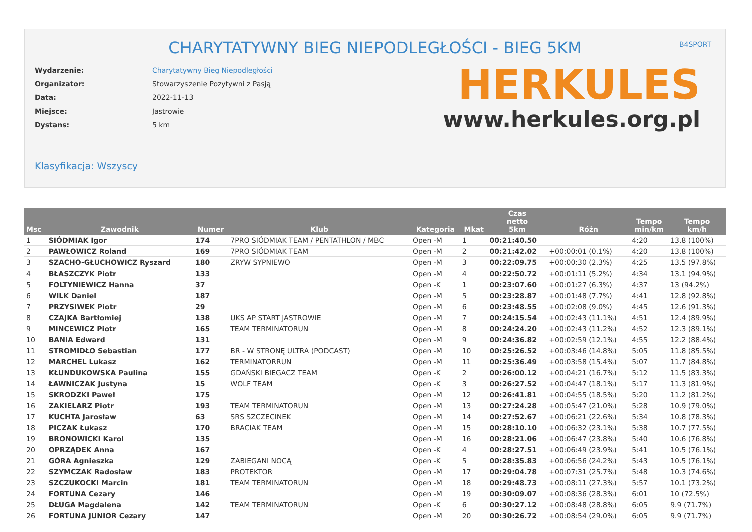CHARYTATYWNY BIEG NIEPODLEGŁOŚCI - BIEG 5KM
B4SPORT
| Wydarzenie: | Charytatywny Bieg Niepodległości |
| Organizator: | Stowarzyszenie Pozytywni z Pasją |
| Data: | 2022-11-13 |
| Miejsce: | Jastrowie |
| Dystans: | 5 km |
HERKULES
www.herkules.org.pl
Klasyfikacja: Wszyscy
| Msc | Zawodnik | Numer | Klub | Kategoria | Mkat | Czas netto 5km | Różn | Tempo min/km | Tempo km/h |
| --- | --- | --- | --- | --- | --- | --- | --- | --- | --- |
| 1 | SIÓDMIAK Igor | 174 | 7PRO SIÓDMIAK TEAM / PENTATHLON / MBC | Open -M | 1 | 00:21:40.50 | | 4:20 | 13.8 (100%) |
| 2 | PAWŁOWICZ Roland | 169 | 7PRO SIÓDMIAK TEAM | Open -M | 2 | 00:21:42.02 | +00:00:01 (0.1%) | 4:20 | 13.8 (100%) |
| 3 | SZACHO-GŁUCHOWICZ Ryszard | 180 | ZRYW SYPNIEWO | Open -M | 3 | 00:22:09.75 | +00:00:30 (2.3%) | 4:25 | 13.5 (97.8%) |
| 4 | BŁASZCZYK Piotr | 133 | | Open -M | 4 | 00:22:50.72 | +00:01:11 (5.2%) | 4:34 | 13.1 (94.9%) |
| 5 | FOLTYNIEWICZ Hanna | 37 | | Open -K | 1 | 00:23:07.60 | +00:01:27 (6.3%) | 4:37 | 13 (94.2%) |
| 6 | WILK Daniel | 187 | | Open -M | 5 | 00:23:28.87 | +00:01:48 (7.7%) | 4:41 | 12.8 (92.8%) |
| 7 | PRZYSIWEK Piotr | 29 | | Open -M | 6 | 00:23:48.55 | +00:02:08 (9.0%) | 4:45 | 12.6 (91.3%) |
| 8 | CZAJKA Bartłomiej | 138 | UKS AP START JASTROWIE | Open -M | 7 | 00:24:15.54 | +00:02:43 (11.1%) | 4:51 | 12.4 (89.9%) |
| 9 | MINCEWICZ Piotr | 165 | TEAM TERMINATORUN | Open -M | 8 | 00:24:24.20 | +00:02:43 (11.2%) | 4:52 | 12.3 (89.1%) |
| 10 | BANIA Edward | 131 | | Open -M | 9 | 00:24:36.82 | +00:02:59 (12.1%) | 4:55 | 12.2 (88.4%) |
| 11 | STROMIDŁO Sebastian | 177 | BR - W STRONĘ ULTRA (PODCAST) | Open -M | 10 | 00:25:26.52 | +00:03:46 (14.8%) | 5:05 | 11.8 (85.5%) |
| 12 | MARCHEL Lukasz | 162 | TERMINATORRUN | Open -M | 11 | 00:25:36.49 | +00:03:58 (15.4%) | 5:07 | 11.7 (84.8%) |
| 13 | KŁUNDUKOWSKA Paulina | 155 | GDAŃSKI BIEGACZ TEAM | Open -K | 2 | 00:26:00.12 | +00:04:21 (16.7%) | 5:12 | 11.5 (83.3%) |
| 14 | ŁAWNICZAK Justyna | 15 | WOLF TEAM | Open -K | 3 | 00:26:27.52 | +00:04:47 (18.1%) | 5:17 | 11.3 (81.9%) |
| 15 | SKRODZKI Paweł | 175 | | Open -M | 12 | 00:26:41.81 | +00:04:55 (18.5%) | 5:20 | 11.2 (81.2%) |
| 16 | ZAKIELARZ Piotr | 193 | TEAM TERMINATORUN | Open -M | 13 | 00:27:24.28 | +00:05:47 (21.0%) | 5:28 | 10.9 (79.0%) |
| 17 | KUCHTA Jarosław | 63 | SRS SZCZECINEK | Open -M | 14 | 00:27:52.67 | +00:06:21 (22.6%) | 5:34 | 10.8 (78.3%) |
| 18 | PICZAK Łukasz | 170 | BRACIAK TEAM | Open -M | 15 | 00:28:10.10 | +00:06:32 (23.1%) | 5:38 | 10.7 (77.5%) |
| 19 | BRONOWICKI Karol | 135 | | Open -M | 16 | 00:28:21.06 | +00:06:47 (23.8%) | 5:40 | 10.6 (76.8%) |
| 20 | OPRZĄDEK Anna | 167 | | Open -K | 4 | 00:28:27.51 | +00:06:49 (23.9%) | 5:41 | 10.5 (76.1%) |
| 21 | GÓRA Agnieszka | 129 | ZABIEGANI NOCĄ | Open -K | 5 | 00:28:35.83 | +00:06:56 (24.2%) | 5:43 | 10.5 (76.1%) |
| 22 | SZYMCZAK Radosław | 183 | PROTEKTOR | Open -M | 17 | 00:29:04.78 | +00:07:31 (25.7%) | 5:48 | 10.3 (74.6%) |
| 23 | SZCZUKOCKI Marcin | 181 | TEAM TERMINATORUN | Open -M | 18 | 00:29:48.73 | +00:08:11 (27.3%) | 5:57 | 10.1 (73.2%) |
| 24 | FORTUNA Cezary | 146 | | Open -M | 19 | 00:30:09.07 | +00:08:36 (28.3%) | 6:01 | 10 (72.5%) |
| 25 | DŁUGA Magdalena | 142 | TEAM TERMINATORUN | Open -K | 6 | 00:30:27.12 | +00:08:48 (28.8%) | 6:05 | 9.9 (71.7%) |
| 26 | FORTUNA JUNIOR Cezary | 147 | | Open -M | 20 | 00:30:26.72 | +00:08:54 (29.0%) | 6:05 | 9.9 (71.7%) |